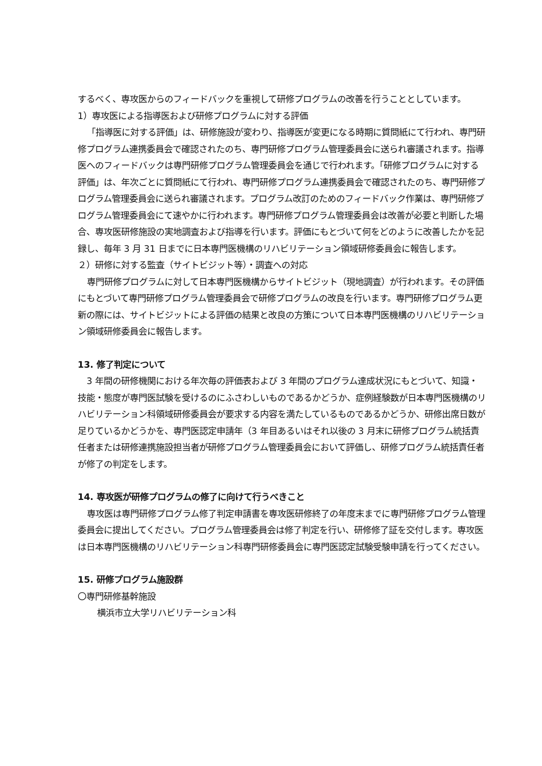するべく、専攻医からのフィードバックを重視して研修プログラムの改善を行うこととしています。
1）専攻医による指導医および研修プログラムに対する評価
「指導医に対する評価」は、研修施設が変わり、指導医が変更になる時期に質問紙にて行われ、専門研修プログラム連携委員会で確認されたのち、専門研修プログラム管理委員会に送られ審議されます。指導医へのフィードバックは専門研修プログラム管理委員会を通じで行われます。「研修プログラムに対する評価」は、年次ごとに質問紙にて行われ、専門研修プログラム連携委員会で確認されたのち、専門研修プログラム管理委員会に送られ審議されます。プログラム改訂のためのフィードバック作業は、専門研修プログラム管理委員会にて速やかに行われます。専門研修プログラム管理委員会は改善が必要と判断した場合、専攻医研修施設の実地調査および指導を行います。評価にもとづいて何をどのように改善したかを記録し、毎年 3 月 31 日までに日本専門医機構のリハビリテーション領域研修委員会に報告します。
２）研修に対する監査（サイトビジット等）・調査への対応
専門研修プログラムに対して日本専門医機構からサイトビジット（現地調査）が行われます。その評価にもとづいて専門研修プログラム管理委員会で研修プログラムの改良を行います。専門研修プログラム更新の際には、サイトビジットによる評価の結果と改良の方策について日本専門医機構のリハビリテーション領域研修委員会に報告します。
13. 修了判定について
3 年間の研修機関における年次毎の評価表および 3 年間のプログラム達成状況にもとづいて、知識・技能・態度が専門医試験を受けるのにふさわしいものであるかどうか、症例経験数が日本専門医機構のリハビリテーション科領域研修委員会が要求する内容を満たしているものであるかどうか、研修出席日数が足りているかどうかを、専門医認定申請年（3 年目あるいはそれ以後の 3 月末に研修プログラム統括責任者または研修連携施設担当者が研修プログラム管理委員会において評価し、研修プログラム統括責任者が修了の判定をします。
14. 専攻医が研修プログラムの修了に向けて行うべきこと
専攻医は専門研修プログラム修了判定申請書を専攻医研修終了の年度末までに専門研修プログラム管理委員会に提出してください。プログラム管理委員会は修了判定を行い、研修修了証を交付します。専攻医は日本専門医機構のリハビリテーション科専門研修委員会に専門医認定試験受験申請を行ってください。
15. 研修プログラム施設群
〇専門研修基幹施設
横浜市立大学リハビリテーション科